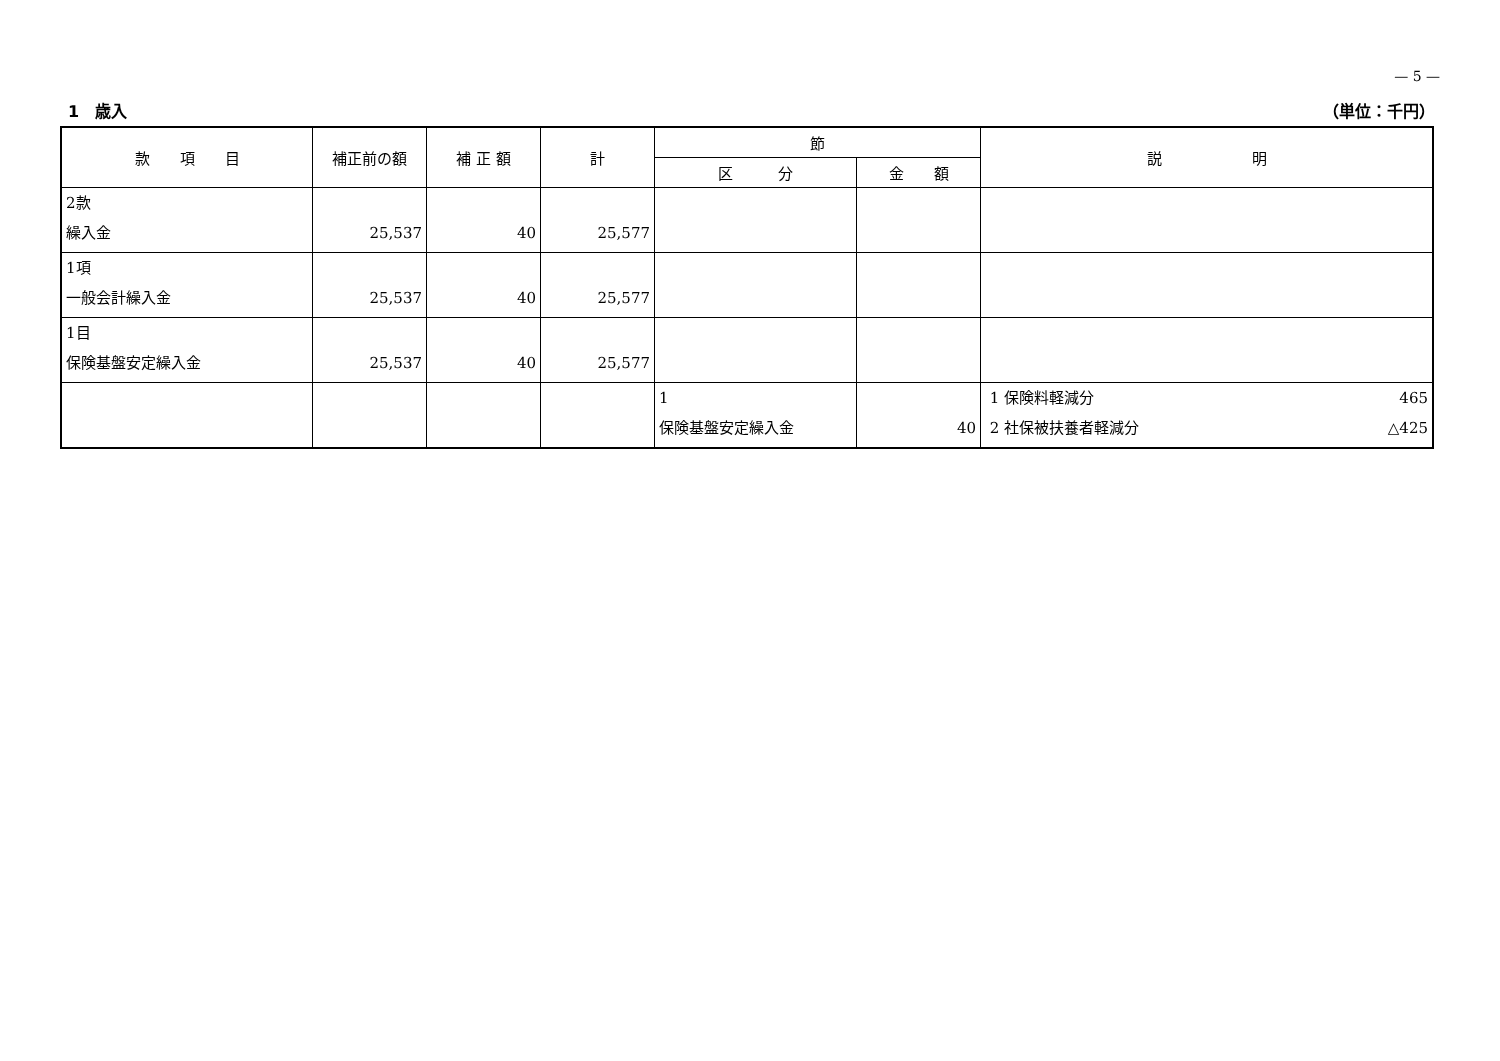— 5 —
1　歳入 （単位：千円）
| 款 項 目 | 補正前の額 | 補 正 額 | 計 | 節 | | 説 明 |
| --- | --- | --- | --- | --- | --- | --- |
| | | | | 区 分 | 金 額 | |
| 2款 繰入金 | 25,537 | 40 | 25,577 | | | |
| 1項 一般会計繰入金 | 25,537 | 40 | 25,577 | | | |
| 1目 保険基盤安定繰入金 | 25,537 | 40 | 25,577 | | | |
| | | | | 1 保険基盤安定繰入金 | 40 | 1 保険料軽減分 465 2 社保被扶養者軽減分 △425 |